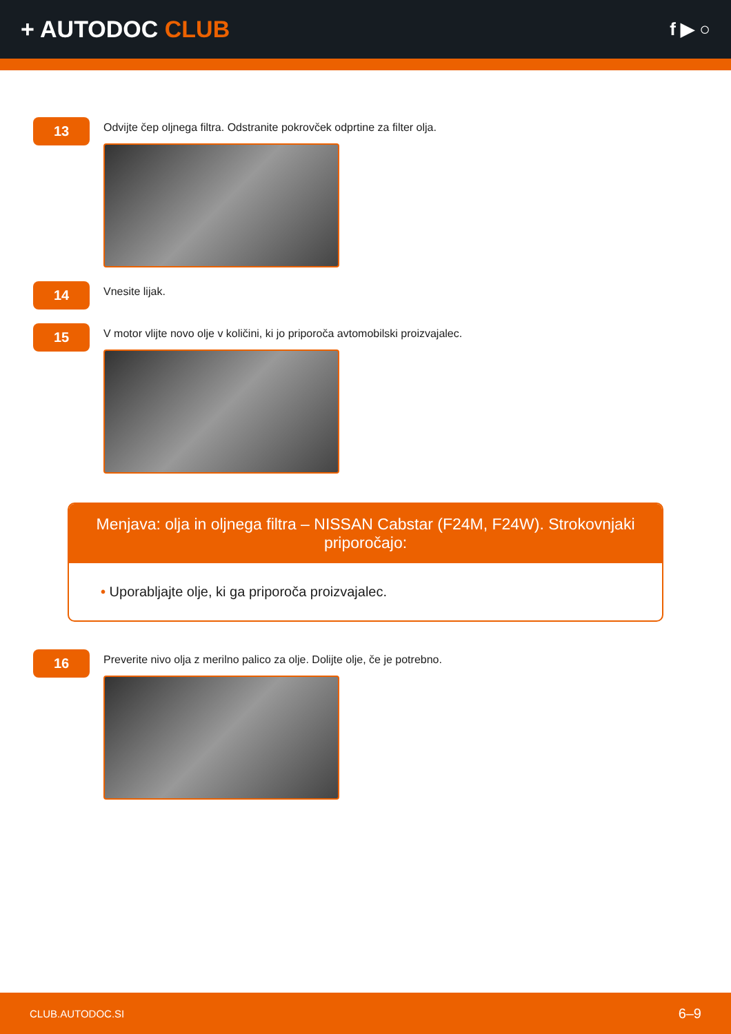+ AUTODOC CLUB
f ▶ ○
13
Odvijte čep oljnega filtra. Odstranite pokrovček odprtine za filter olja.
14
Vnesite lijak.
15
V motor vlijte novo olje v količini, ki jo priporoča avtomobilski proizvajalec.
Menjava: olja in oljnega filtra – NISSAN Cabstar (F24M, F24W). Strokovnjaki priporočajo:
• Uporabljajte olje, ki ga priporoča proizvajalec.
16
Preverite nivo olja z merilno palico za olje. Dolijte olje, če je potrebno.
CLUB.AUTODOC.SI 6–9